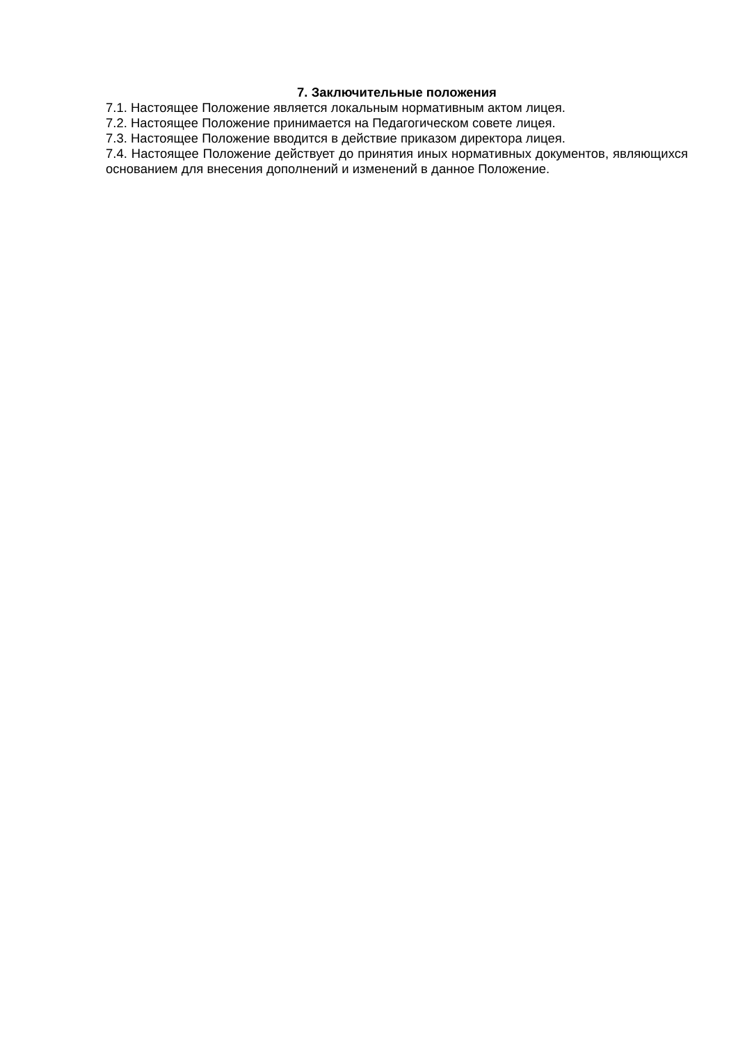7. Заключительные положения
7.1. Настоящее Положение является локальным нормативным актом лицея.
7.2. Настоящее Положение принимается на Педагогическом совете лицея.
7.3. Настоящее Положение вводится в действие приказом директора лицея.
7.4. Настоящее Положение действует до принятия иных нормативных документов, являющихся основанием для внесения дополнений и изменений в данное Положение.